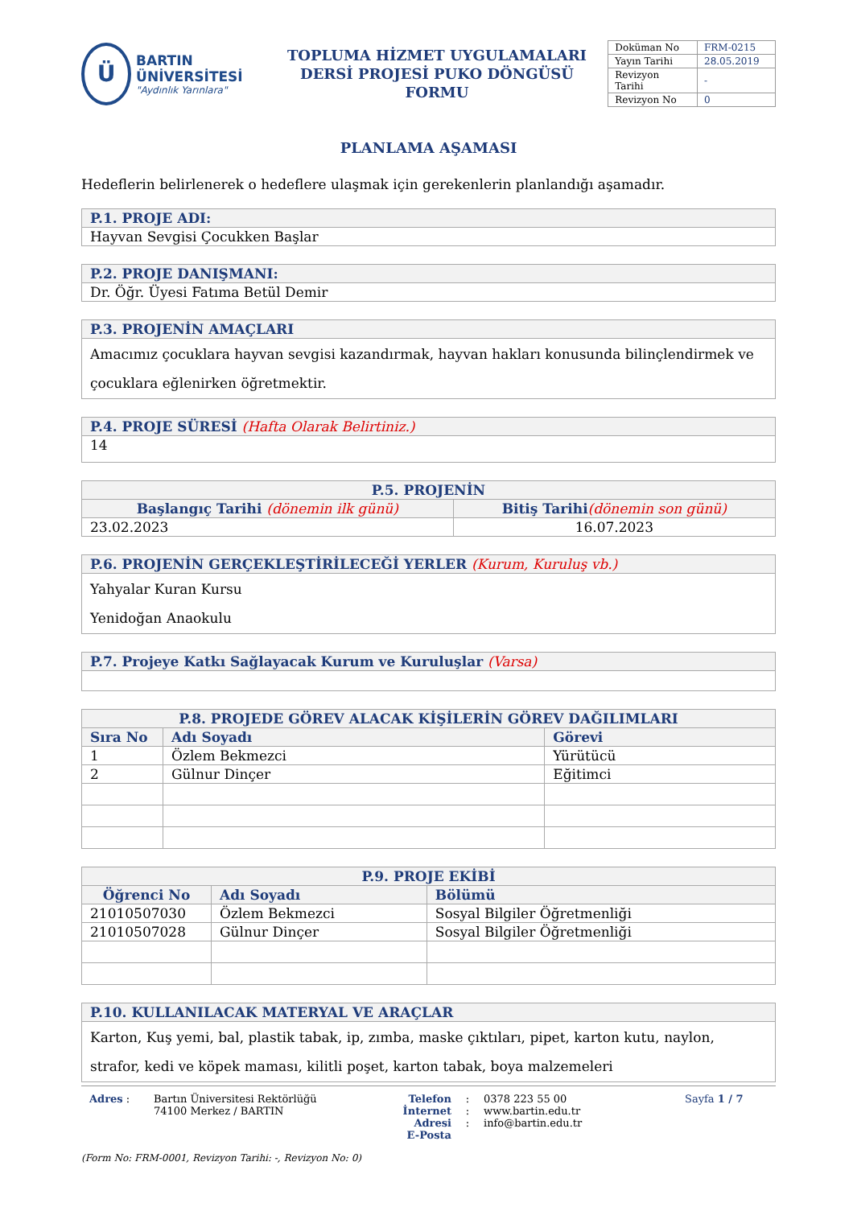Ü
BARTIN ÜNİVERSİTESİ
"Aydınlık Yarınlara"
TOPLUMA HİZMET UYGULAMALARI
DERSİ PROJESİ PUKO DÖNGÜSÜ FORMU
| Doküman No | FRM-0215 |
| Yayın Tarihi | 28.05.2019 |
| Revizyon Tarihi | - |
| Revizyon No | 0 |
PLANLAMA AŞAMASI
Hedeflerin belirlenerek o hedeflere ulaşmak için gerekenlerin planlandığı aşamadır.
| P.1. PROJE ADI: |
| --- |
| Hayvan Sevgisi Çocukken Başlar |
| P.2. PROJE DANIŞMANI: |
| --- |
| Dr. Öğr. Üyesi Fatıma Betül Demir |
| P.3. PROJENİN AMAÇLARI |
| --- |
| Amacımız çocuklara hayvan sevgisi kazandırmak, hayvan hakları konusunda bilinçlendirmek ve çocuklara eğlenirken öğretmektir. |
| P.4. PROJE SÜRESİ (Hafta Olarak Belirtiniz.) |
| --- |
| 14 |
| P.5. PROJENİN | |
| --- | --- |
| Başlangıç Tarihi (dönemin ilk günü) | Bitiş Tarihi (dönemin son günü) |
| 23.02.2023 | 16.07.2023 |
| P.6. PROJENİN GERÇEKLEŞTİRİLECEĞİ YERLER (Kurum, Kuruluş vb.) |
| --- |
| Yahyalar Kuran Kursu Yenidoğan Anaokulu |
| P.7. Projeye Katkı Sağlayacak Kurum ve Kuruluşlar (Varsa) |
| --- |
| P.8. PROJEDE GÖREV ALACAK KİŞİLERİN GÖREV DAĞILIMLARI | | |
| --- | --- | --- |
| Sıra No | Adı Soyadı | Görevi |
| 1 | Özlem Bekmezci | Yürütücü |
| 2 | Gülnur Dinçer | Eğitimci |
| P.9. PROJE EKİBİ | | |
| --- | --- | --- |
| Öğrenci No | Adı Soyadı | Bölümü |
| 21010507030 | Özlem Bekmezci | Sosyal Bilgiler Öğretmenliği |
| 21010507028 | Gülnur Dinçer | Sosyal Bilgiler Öğretmenliği |
| P.10. KULLANILACAK MATERYAL VE ARAÇLAR |
| --- |
| Karton, Kuş yemi, bal, plastik tabak, ip, zımba, maske çıktıları, pipet, karton kutu, naylon, strafor, kedi ve köpek maması, kilitli poşet, karton tabak, boya malzemeleri |
Adres : Bartın Üniversitesi Rektörlüğü
74100 Merkez / BARTIN
Telefon
İnternet Adresi
E-Posta
:
:
:
0378 223 55 00
www.bartin.edu.tr
info@bartin.edu.tr
Sayfa 1 / 7
(Form No: FRM-0001, Revizyon Tarihi: -, Revizyon No: 0)